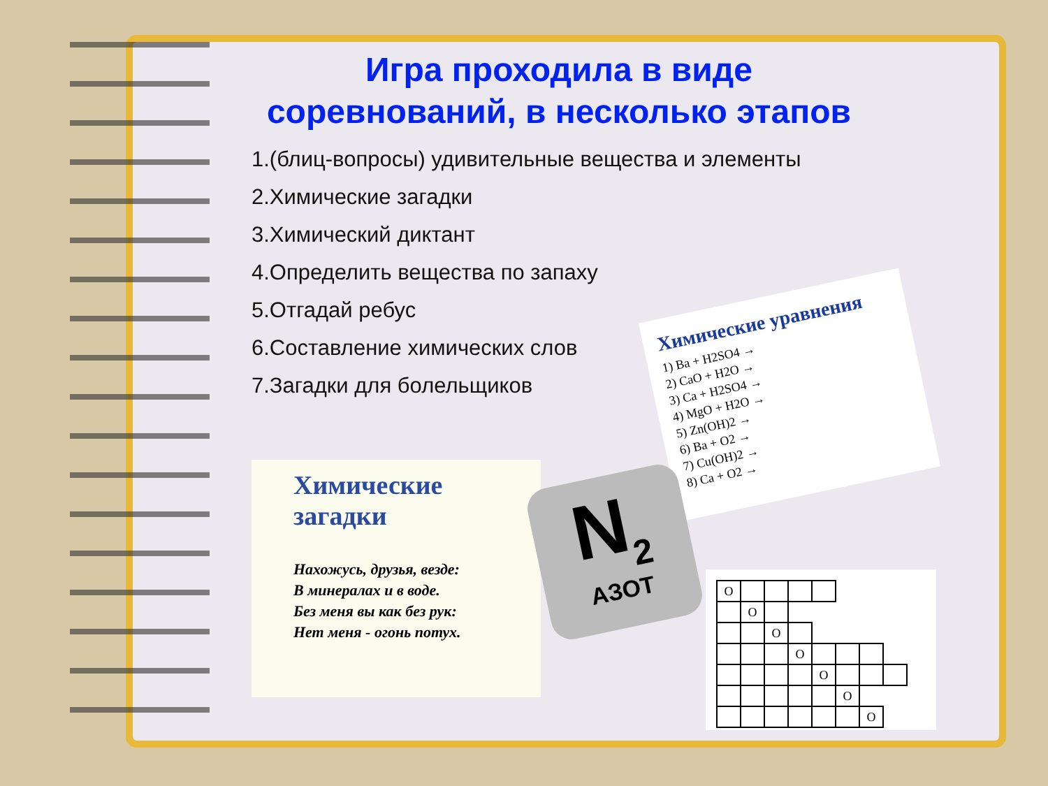Игра проходила в виде соревнований, в несколько этапов
1.(блиц-вопросы) удивительные вещества и элементы
2.Химические загадки
3.Химический диктант
4.Определить вещества по запаху
5.Отгадай ребус
6.Составление химических слов
7.Загадки для болельщиков
Химические уравнения
1) Ba + H2SO4 →
2) CaO + H2O →
3) Ca + H2SO4 →
4) MgO + H2O →
5) Zn(OH)2 →
6) Ba + O2 →
7) Cu(OH)2 →
8) Ca + O2 →
Химические загадки
Нахожусь, друзья, везде:
В минералах и в воде.
Без меня вы как без рук:
Нет меня - огонь потух.
N<sub>2</sub>
АЗОТ
| О | | | | | | | |
| | О | | | | | | |
| | | О | | | | | |
| | | | О | | | | |
| | | | | О | | | |
| | | | | | О | | |
| | | | | | | О | |